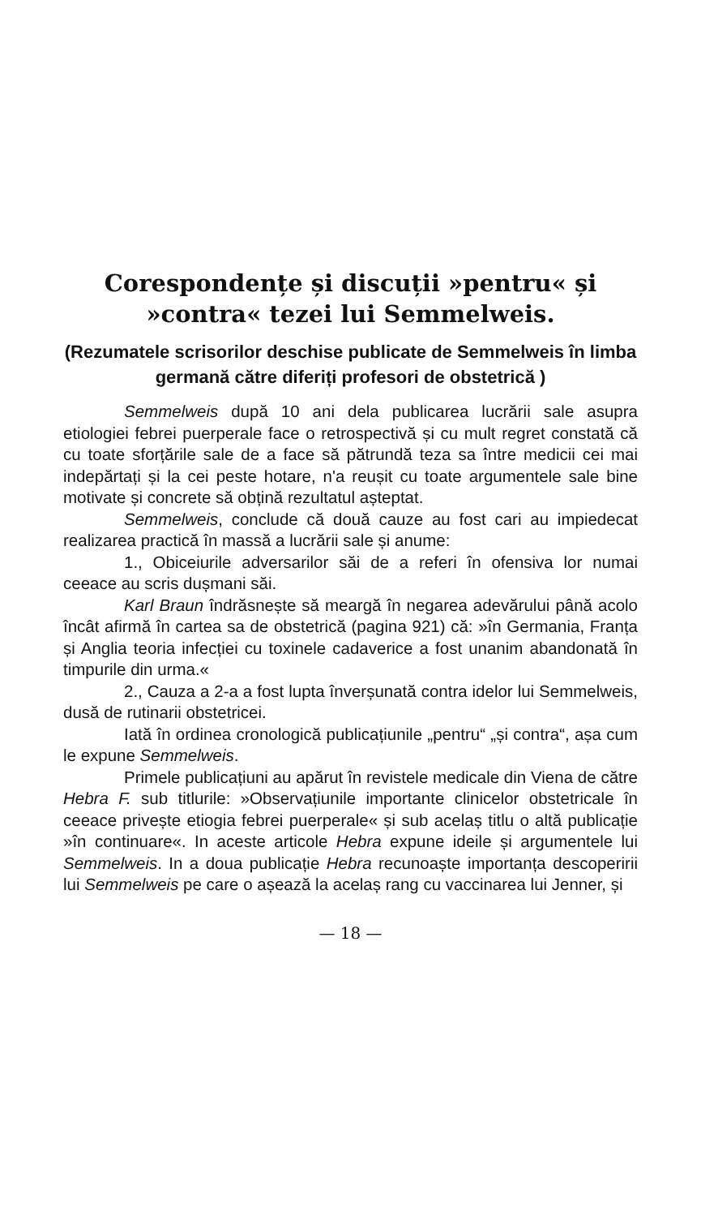Corespondențe și discuții »pentru« și
»contra« tezei lui Semmelweis.
(Rezumatele scrisorilor deschise publicate de Semmelweis în limba germană către diferiți profesori de obstetrică )
Semmelweis după 10 ani dela publicarea lucrării sale asupra etiologiei febrei puerperale face o retrospectivă și cu mult regret constată că cu toate sforțările sale de a face să pătrundă teza sa între medicii cei mai indepărtați și la cei peste hotare, n'a reușit cu toate argumentele sale bine motivate și concrete să obțină rezultatul așteptat.
Semmelweis, conclude că două cauze au fost cari au impiedecat realizarea practică în massă a lucrării sale și anume:
1., Obiceiurile adversarilor săi de a referi în ofensiva lor numai ceeace au scris dușmani săi.
Karl Braun îndrăsnește să meargă în negarea adevărului până acolo încât afirmă în cartea sa de obstetrică (pagina 921) că: »în Germania, Franța și Anglia teoria infecției cu toxinele cadaverice a fost unanim abandonată în timpurile din urma.«
2., Cauza a 2-a a fost lupta înverșunată contra idelor lui Semmelweis, dusă de rutinarii obstetricei.
Iată în ordinea cronologică publicațiunile „pentru“ „și contra“, așa cum le expune Semmelweis.
Primele publicațiuni au apărut în revistele medicale din Viena de către Hebra F. sub titlurile: »Observațiunile importante clinicelor obstetricale în ceeace privește etiogia febrei puerperale« și sub acelaș titlu o altă publicație »în continuare«. In aceste articole Hebra expune ideile și argumentele lui Semmelweis. In a doua publicație Hebra recunoaște importanța descoperirii lui Semmelweis pe care o așează la acelaș rang cu vaccinarea lui Jenner, și
— 18 —